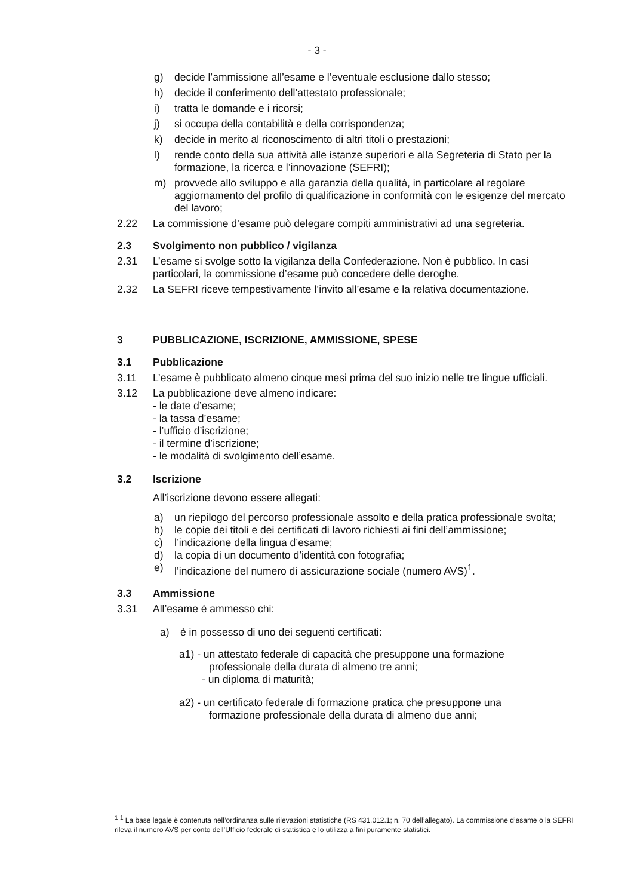- 3 -
g) decide l’ammissione all’esame e l’eventuale esclusione dallo stesso;
h) decide il conferimento dell’attestato professionale;
i) tratta le domande e i ricorsi;
j) si occupa della contabilità e della corrispondenza;
k) decide in merito al riconoscimento di altri titoli o prestazioni;
l) rende conto della sua attività alle istanze superiori e alla Segreteria di Stato per la formazione, la ricerca e l’innovazione (SEFRI);
m) provvede allo sviluppo e alla garanzia della qualità, in particolare al regolare aggiornamento del profilo di qualificazione in conformità con le esigenze del mercato del lavoro;
2.22 La commissione d’esame può delegare compiti amministrativi ad una segreteria.
2.3 Svolgimento non pubblico / vigilanza
2.31 L’esame si svolge sotto la vigilanza della Confederazione. Non è pubblico. In casi particolari, la commissione d’esame può concedere delle deroghe.
2.32 La SEFRI riceve tempestivamente l’invito all’esame e la relativa documentazione.
3 PUBBLICAZIONE, ISCRIZIONE, AMMISSIONE, SPESE
3.1 Pubblicazione
3.11 L’esame è pubblicato almeno cinque mesi prima del suo inizio nelle tre lingue ufficiali.
3.12 La pubblicazione deve almeno indicare:
- le date d’esame;
- la tassa d’esame;
- l’ufficio d’iscrizione;
- il termine d’iscrizione;
- le modalità di svolgimento dell’esame.
3.2 Iscrizione
All’iscrizione devono essere allegati:
a) un riepilogo del percorso professionale assolto e della pratica professionale svolta;
b) le copie dei titoli e dei certificati di lavoro richiesti ai fini dell’ammissione;
c) l’indicazione della lingua d’esame;
d) la copia di un documento d’identità con fotografia;
e) l’indicazione del numero di assicurazione sociale (numero AVS)<sup>1</sup>.
3.3 Ammissione
3.31 All’esame è ammesso chi:
a) è in possesso di uno dei seguenti certificati:
a1) - un attestato federale di capacità che presuppone una formazione
professionale della durata di almeno tre anni;
- un diploma di maturità;
a2) - un certificato federale di formazione pratica che presuppone una
formazione professionale della durata di almeno due anni;
<sup>1</sup> <sup>1</sup> La base legale è contenuta nell’ordinanza sulle rilevazioni statistiche (RS 431.012.1; n. 70 dell’allegato). La commissione d’esame o la SEFRI rileva il numero AVS per conto dell’Ufficio federale di statistica e lo utilizza a fini puramente statistici.